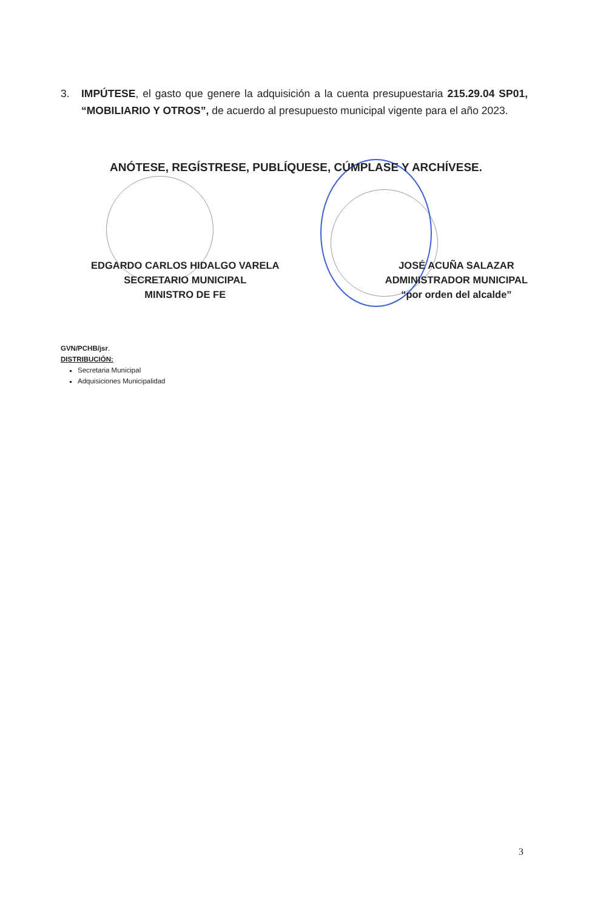3. IMPÚTESE, el gasto que genere la adquisición a la cuenta presupuestaria 215.29.04 SP01, “MOBILIARIO Y OTROS”, de acuerdo al presupuesto municipal vigente para el año 2023.
ANÓTESE, REGÍSTRESE, PUBLÍQUESE, CÚMPLASE Y ARCHÍVESE.
EDGARDO CARLOS HIDALGO VARELA
SECRETARIO MUNICIPAL
MINISTRO DE FE
JOSÉ ACUÑA SALAZAR
ADMINISTRADOR MUNICIPAL
“por orden del alcalde”
GVN/PCHB/jsr.
DISTRIBUCIÓN:
Secretaria Municipal
Adquisiciones Municipalidad
3